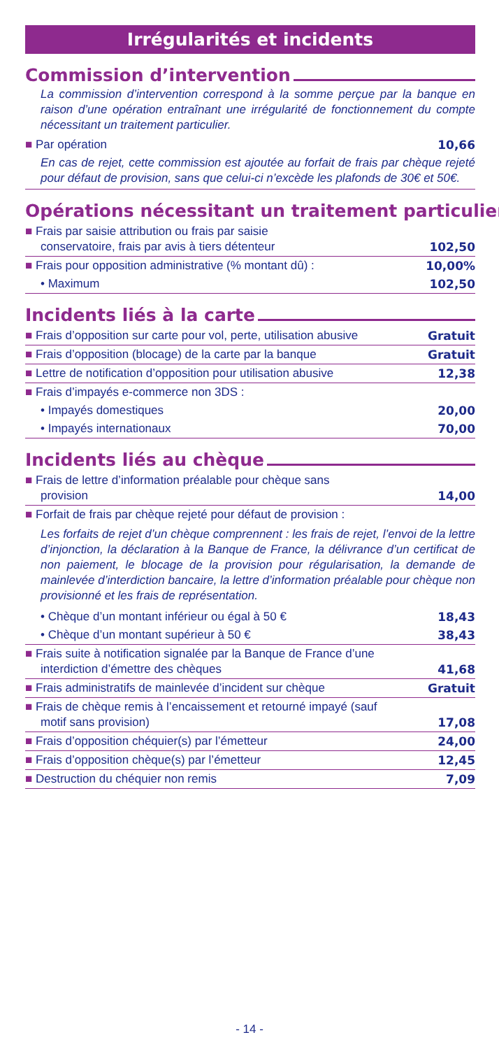Irrégularités et incidents
Commission d’intervention
La commission d’intervention correspond à la somme perçue par la banque en raison d’une opération entraînant une irrégularité de fonctionnement du compte nécessitant un traitement particulier.
| ■ Par opération | 10,66 |
En cas de rejet, cette commission est ajoutée au forfait de frais par chèque rejeté pour défaut de provision, sans que celui-ci n’excède les plafonds de 30€ et 50€.
Opérations nécessitant un traitement particulier
| ■ Frais par saisie attribution ou frais par saisie conservatoire, frais par avis à tiers détenteur | 102,50 |
| ■ Frais pour opposition administrative (% montant dû) : | 10,00% |
| • Maximum | 102,50 |
Incidents liés à la carte
| ■ Frais d’opposition sur carte pour vol, perte, utilisation abusive | Gratuit |
| ■ Frais d’opposition (blocage) de la carte par la banque | Gratuit |
| ■ Lettre de notification d’opposition pour utilisation abusive | 12,38 |
| ■ Frais d’impayés e-commerce non 3DS : | |
| • Impayés domestiques | 20,00 |
| • Impayés internationaux | 70,00 |
Incidents liés au chèque
| ■ Frais de lettre d’information préalable pour chèque sans provision | 14,00 |
| ■ Forfait de frais par chèque rejeté pour défaut de provision : | |
| Les forfaits de rejet d’un chèque comprennent : les frais de rejet, l’envoi de la lettre d’injonction, la déclaration à la Banque de France, la délivrance d’un certificat de non paiement, le blocage de la provision pour régularisation, la demande de mainlevée d’interdiction bancaire, la lettre d’information préalable pour chèque non provisionné et les frais de représentation. | |
| • Chèque d’un montant inférieur ou égal à 50 € | 18,43 |
| • Chèque d’un montant supérieur à 50 € | 38,43 |
| ■ Frais suite à notification signalée par la Banque de France d’une interdiction d’émettre des chèques | 41,68 |
| ■ Frais administratifs de mainlevée d’incident sur chèque | Gratuit |
| ■ Frais de chèque remis à l’encaissement et retourné impayé (sauf motif sans provision) | 17,08 |
| ■ Frais d’opposition chéquier(s) par l’émetteur | 24,00 |
| ■ Frais d’opposition chèque(s) par l’émetteur | 12,45 |
| ■ Destruction du chéquier non remis | 7,09 |
- 14 -